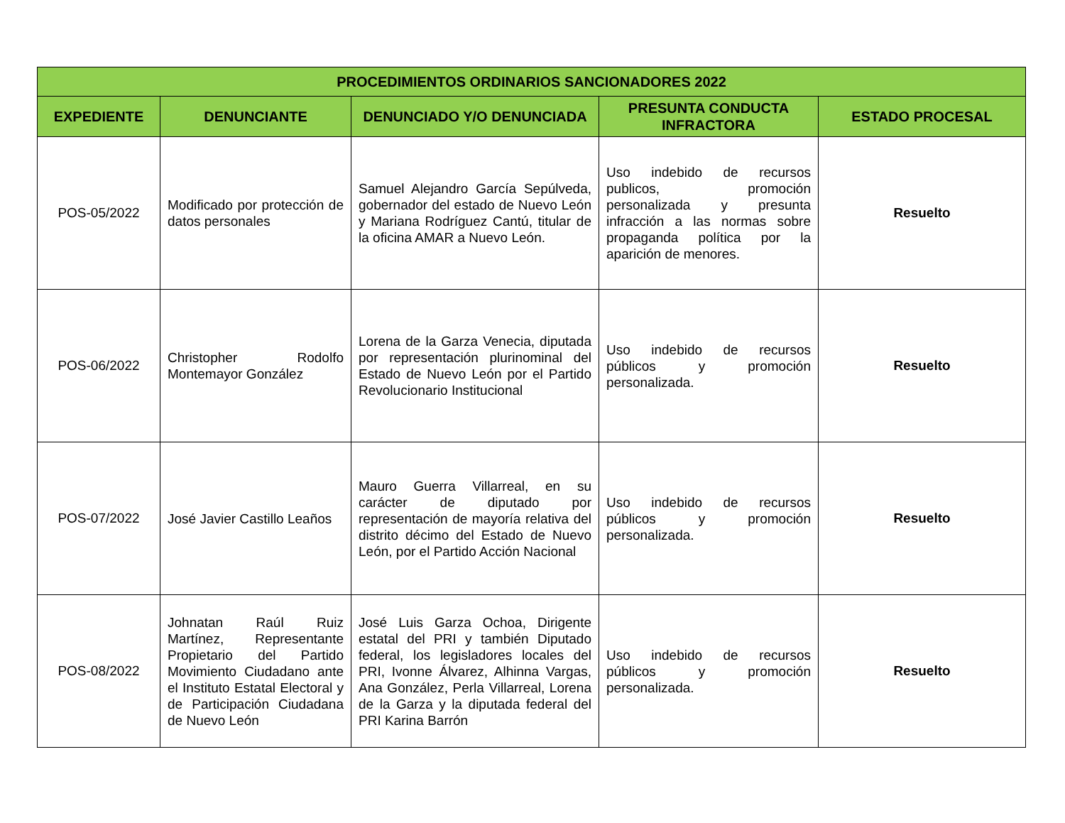| PROCEDIMIENTOS ORDINARIOS SANCIONADORES 2022 | | | | |
| --- | --- | --- | --- | --- |
| EXPEDIENTE | DENUNCIANTE | DENUNCIADO Y/O DENUNCIADA | PRESUNTA CONDUCTA INFRACTORA | ESTADO PROCESAL |
| POS-05/2022 | Modificado por protección de datos personales | Samuel Alejandro García Sepúlveda, gobernador del estado de Nuevo León y Mariana Rodríguez Cantú, titular de la oficina AMAR a Nuevo León. | Uso indebido de recursos publicos, promoción personalizada y presunta infracción a las normas sobre propaganda política por la aparición de menores. | Resuelto |
| POS-06/2022 | Christopher Rodolfo Montemayor González | Lorena de la Garza Venecia, diputada por representación plurinominal del Estado de Nuevo León por el Partido Revolucionario Institucional | Uso indebido de recursos públicos y promoción personalizada. | Resuelto |
| POS-07/2022 | José Javier Castillo Leaños | Mauro Guerra Villarreal, en su carácter de diputado por representación de mayoría relativa del distrito décimo del Estado de Nuevo León, por el Partido Acción Nacional | Uso indebido de recursos públicos y promoción personalizada. | Resuelto |
| POS-08/2022 | Johnatan Raúl Ruiz Martínez, Representante Propietario del Partido Movimiento Ciudadano ante el Instituto Estatal Electoral y de Participación Ciudadana de Nuevo León | José Luis Garza Ochoa, Dirigente estatal del PRI y también Diputado federal, los legisladores locales del PRI, Ivonne Álvarez, Alhinna Vargas, Ana González, Perla Villarreal, Lorena de la Garza y la diputada federal del PRI Karina Barrón | Uso indebido de recursos públicos y promoción personalizada. | Resuelto |